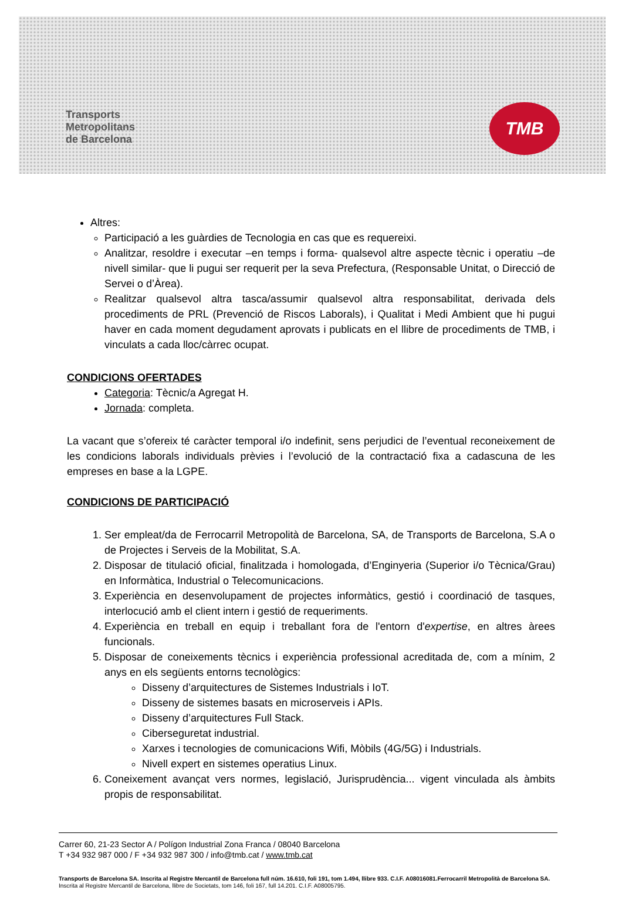Transports
Metropolitans
de Barcelona
TMB
Altres:
Participació a les guàrdies de Tecnologia en cas que es requereixi.
Analitzar, resoldre i executar –en temps i forma- qualsevol altre aspecte tècnic i operatiu –de nivell similar- que li pugui ser requerit per la seva Prefectura, (Responsable Unitat, o Direcció de Servei o d’Àrea).
Realitzar qualsevol altra tasca/assumir qualsevol altra responsabilitat, derivada dels procediments de PRL (Prevenció de Riscos Laborals), i Qualitat i Medi Ambient que hi pugui haver en cada moment degudament aprovats i publicats en el llibre de procediments de TMB, i vinculats a cada lloc/càrrec ocupat.
CONDICIONS OFERTADES
Categoria: Tècnic/a Agregat H.
Jornada: completa.
La vacant que s’ofereix té caràcter temporal i/o indefinit, sens perjudici de l’eventual reconeixement de les condicions laborals individuals prèvies i l’evolució de la contractació fixa a cadascuna de les empreses en base a la LGPE.
CONDICIONS DE PARTICIPACIÓ
1. Ser empleat/da de Ferrocarril Metropolità de Barcelona, SA, de Transports de Barcelona, S.A o de Projectes i Serveis de la Mobilitat, S.A.
2. Disposar de titulació oficial, finalitzada i homologada, d’Enginyeria (Superior i/o Tècnica/Grau) en Informàtica, Industrial o Telecomunicacions.
3. Experiència en desenvolupament de projectes informàtics, gestió i coordinació de tasques, interlocució amb el client intern i gestió de requeriments.
4. Experiència en treball en equip i treballant fora de l'entorn d'expertise, en altres àrees funcionals.
5. Disposar de coneixements tècnics i experiència professional acreditada de, com a mínim, 2 anys en els següents entorns tecnològics:
Disseny d’arquitectures de Sistemes Industrials i IoT.
Disseny de sistemes basats en microserveis i APIs.
Disseny d’arquitectures Full Stack.
Ciberseguretat industrial.
Xarxes i tecnologies de comunicacions Wifi, Mòbils (4G/5G) i Industrials.
Nivell expert en sistemes operatius Linux.
6. Coneixement avançat vers normes, legislació, Jurisprudència... vigent vinculada als àmbits propis de responsabilitat.
Carrer 60, 21-23 Sector A / Polígon Industrial Zona Franca / 08040 Barcelona
T +34 932 987 000 / F +34 932 987 300 / info@tmb.cat / www.tmb.cat
Transports de Barcelona SA. Inscrita al Registre Mercantil de Barcelona full núm. 16.610, foli 191, tom 1.494, llibre 933. C.I.F. A08016081.Ferrocarril Metropolità de Barcelona SA. Inscrita al Registre Mercantil de Barcelona, llibre de Societats, tom 146, foli 167, full 14.201. C.I.F. A08005795.